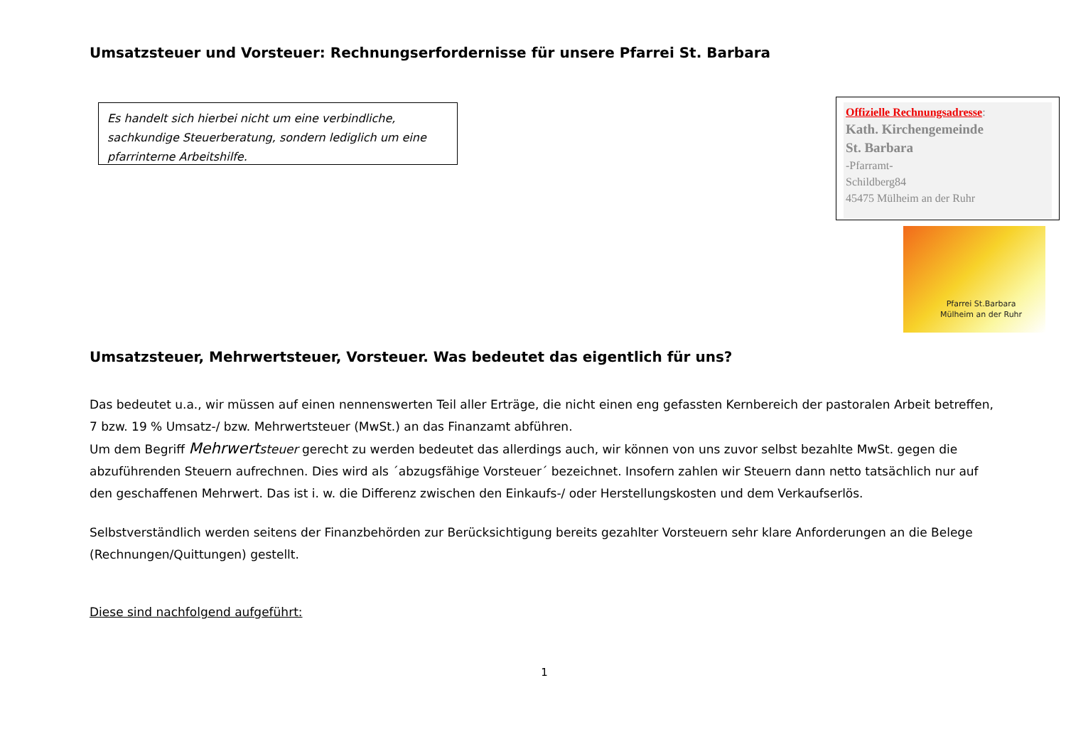Umsatzsteuer und Vorsteuer: Rechnungserfordernisse für unsere Pfarrei St. Barbara
Es handelt sich hierbei nicht um eine verbindliche, sachkundige Steuerberatung, sondern lediglich um eine pfarrinterne Arbeitshilfe.
Offizielle Rechnungsadresse:
Kath. Kirchengemeinde
St. Barbara
-Pfarramt-
Schildberg84
45475 Mülheim an der Ruhr
Pfarrei St.Barbara
Mülheim an der Ruhr
Umsatzsteuer, Mehrwertsteuer, Vorsteuer. Was bedeutet das eigentlich für uns?
Das bedeutet u.a., wir müssen auf einen nennenswerten Teil aller Erträge, die nicht einen eng gefassten Kernbereich der pastoralen Arbeit betreffen, 7 bzw. 19 % Umsatz-/ bzw. Mehrwertsteuer (MwSt.) an das Finanzamt abführen.
Um dem Begriff Mehrwertsteuer gerecht zu werden bedeutet das allerdings auch, wir können von uns zuvor selbst bezahlte MwSt. gegen die abzuführenden Steuern aufrechnen. Dies wird als ´abzugsfähige Vorsteuer´ bezeichnet. Insofern zahlen wir Steuern dann netto tatsächlich nur auf den geschaffenen Mehrwert. Das ist i. w. die Differenz zwischen den Einkaufs-/ oder Herstellungskosten und dem Verkaufserlös.
Selbstverständlich werden seitens der Finanzbehörden zur Berücksichtigung bereits gezahlter Vorsteuern sehr klare Anforderungen an die Belege (Rechnungen/Quittungen) gestellt.
Diese sind nachfolgend aufgeführt:
1